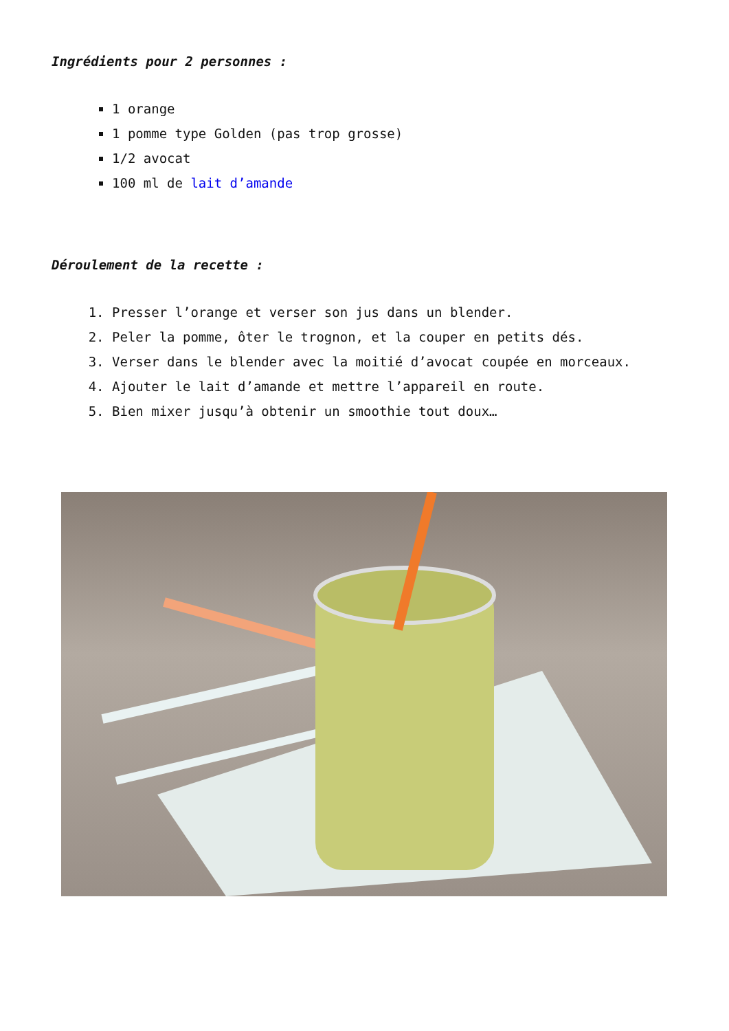Ingrédients pour 2 personnes :
1 orange
1 pomme type Golden (pas trop grosse)
1/2 avocat
100 ml de lait d’amande
Déroulement de la recette :
1. Presser l’orange et verser son jus dans un blender.
2. Peler la pomme, ôter le trognon, et la couper en petits dés.
3. Verser dans le blender avec la moitié d’avocat coupée en morceaux.
4. Ajouter le lait d’amande et mettre l’appareil en route.
5. Bien mixer jusqu’à obtenir un smoothie tout doux…